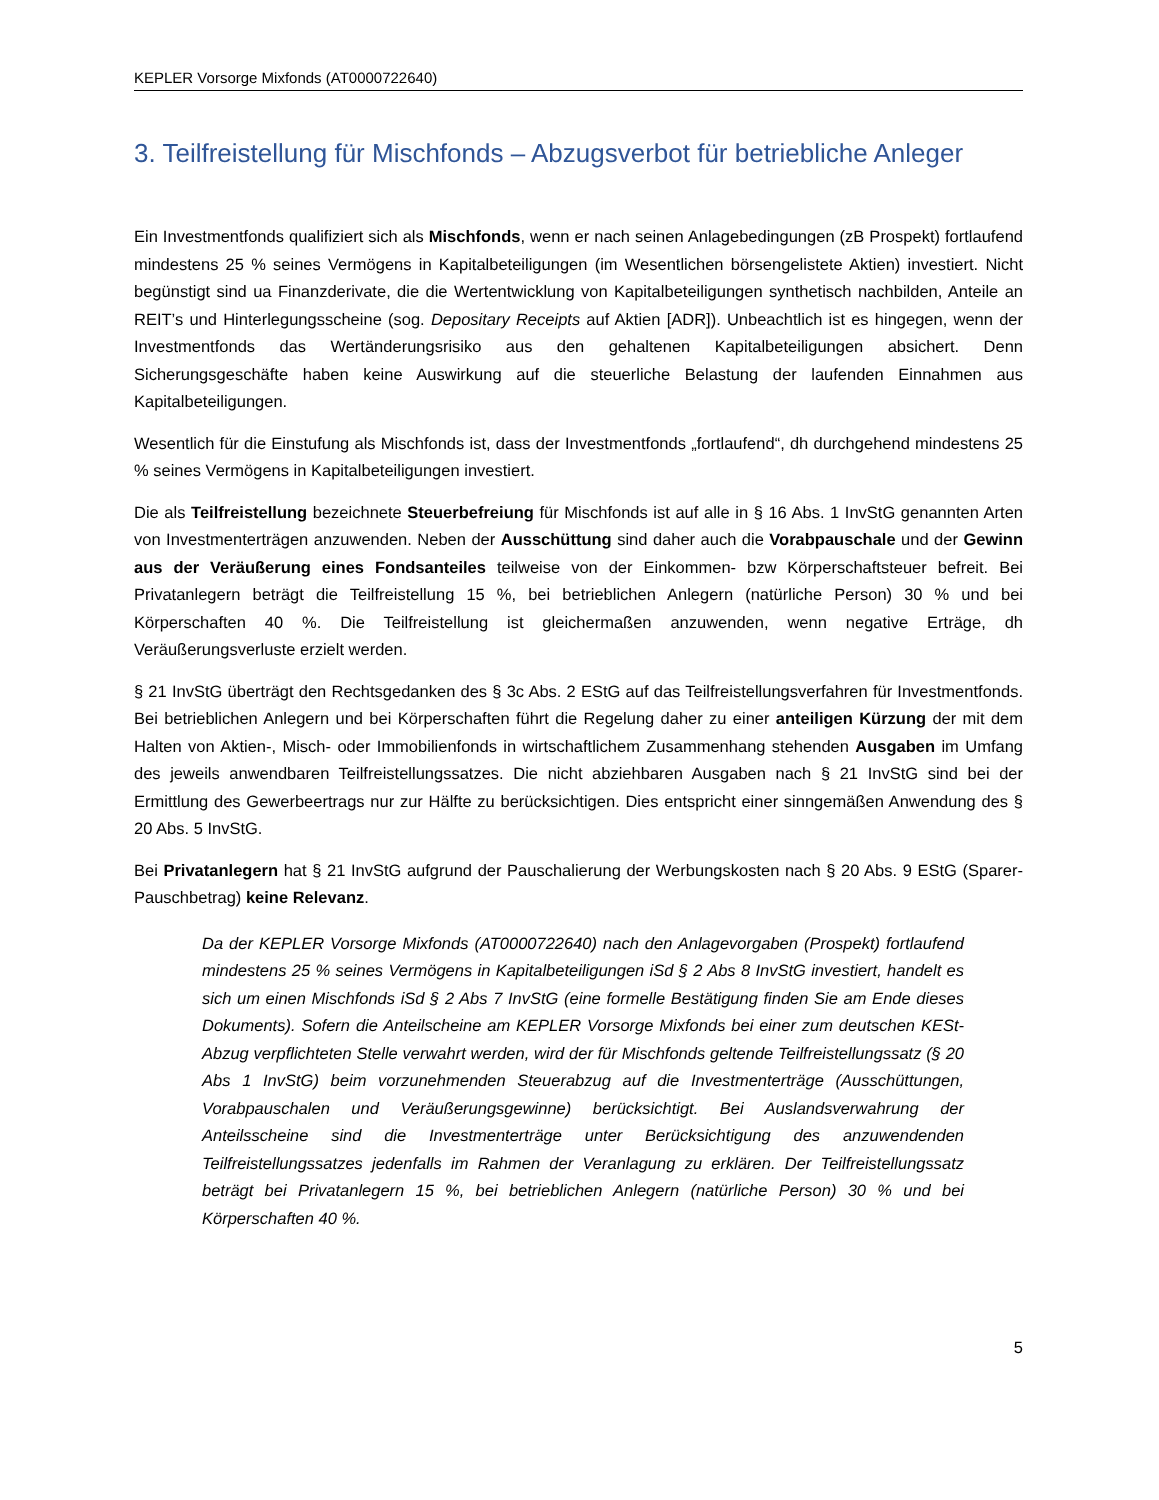KEPLER Vorsorge Mixfonds (AT0000722640)
3. Teilfreistellung für Mischfonds – Abzugsverbot für betriebliche Anleger
Ein Investmentfonds qualifiziert sich als Mischfonds, wenn er nach seinen Anlagebedingungen (zB Prospekt) fortlaufend mindestens 25 % seines Vermögens in Kapitalbeteiligungen (im Wesentlichen börsengelistete Aktien) investiert. Nicht begünstigt sind ua Finanzderivate, die die Wertentwicklung von Kapitalbeteiligungen synthetisch nachbilden, Anteile an REIT’s und Hinterlegungsscheine (sog. Depositary Receipts auf Aktien [ADR]). Unbeachtlich ist es hingegen, wenn der Investmentfonds das Wertänderungsrisiko aus den gehaltenen Kapitalbeteiligungen absichert. Denn Sicherungsgeschäfte haben keine Auswirkung auf die steuerliche Belastung der laufenden Einnahmen aus Kapitalbeteiligungen.
Wesentlich für die Einstufung als Mischfonds ist, dass der Investmentfonds „fortlaufend“, dh durchgehend mindestens 25 % seines Vermögens in Kapitalbeteiligungen investiert.
Die als Teilfreistellung bezeichnete Steuerbefreiung für Mischfonds ist auf alle in § 16 Abs. 1 InvStG genannten Arten von Investmenterträgen anzuwenden. Neben der Ausschüttung sind daher auch die Vorabpauschale und der Gewinn aus der Veräußerung eines Fondsanteiles teilweise von der Einkommen- bzw Körperschaftsteuer befreit. Bei Privatanlegern beträgt die Teilfreistellung 15 %, bei betrieblichen Anlegern (natürliche Person) 30 % und bei Körperschaften 40 %. Die Teilfreistellung ist gleichermaßen anzuwenden, wenn negative Erträge, dh Veräußerungsverluste erzielt werden.
§ 21 InvStG überträgt den Rechtsgedanken des § 3c Abs. 2 EStG auf das Teilfreistellungsverfahren für Investmentfonds. Bei betrieblichen Anlegern und bei Körperschaften führt die Regelung daher zu einer anteiligen Kürzung der mit dem Halten von Aktien-, Misch- oder Immobilienfonds in wirtschaftlichem Zusammenhang stehenden Ausgaben im Umfang des jeweils anwendbaren Teilfreistellungssatzes. Die nicht abziehbaren Ausgaben nach § 21 InvStG sind bei der Ermittlung des Gewerbeertrags nur zur Hälfte zu berücksichtigen. Dies entspricht einer sinngemäßen Anwendung des § 20 Abs. 5 InvStG.
Bei Privatanlegern hat § 21 InvStG aufgrund der Pauschalierung der Werbungskosten nach § 20 Abs. 9 EStG (Sparer-Pauschbetrag) keine Relevanz.
Da der KEPLER Vorsorge Mixfonds (AT0000722640) nach den Anlagevorgaben (Prospekt) fortlaufend mindestens 25 % seines Vermögens in Kapitalbeteiligungen iSd § 2 Abs 8 InvStG investiert, handelt es sich um einen Mischfonds iSd § 2 Abs 7 InvStG (eine formelle Bestätigung finden Sie am Ende dieses Dokuments). Sofern die Anteilscheine am KEPLER Vorsorge Mixfonds bei einer zum deutschen KESt-Abzug verpflichteten Stelle verwahrt werden, wird der für Mischfonds geltende Teilfreistellungssatz (§ 20 Abs 1 InvStG) beim vorzunehmenden Steuerabzug auf die Investmenterträge (Ausschüttungen, Vorabpauschalen und Veräußerungsgewinne) berücksichtigt. Bei Auslandsverwahrung der Anteilsscheine sind die Investmenterträge unter Berücksichtigung des anzuwendenden Teilfreistellungssatzes jedenfalls im Rahmen der Veranlagung zu erklären. Der Teilfreistellungssatz beträgt bei Privatanlegern 15 %, bei betrieblichen Anlegern (natürliche Person) 30 % und bei Körperschaften 40 %.
5